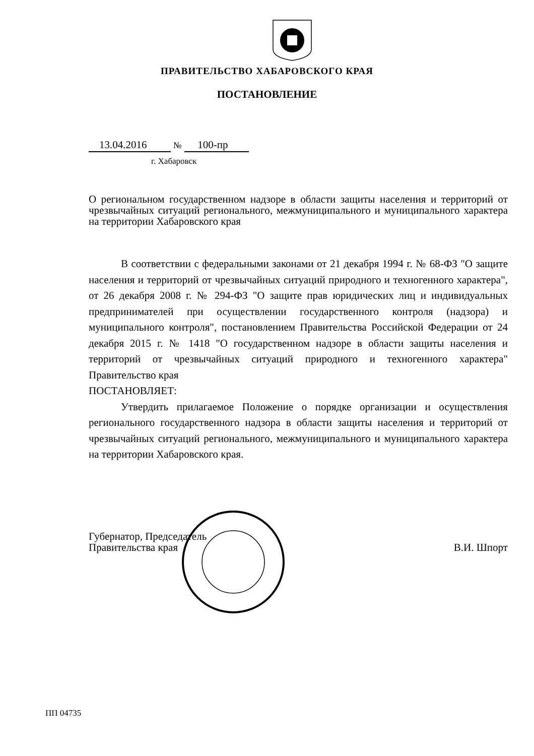ПРАВИТЕЛЬСТВО ХАБАРОВСКОГО КРАЯ
ПОСТАНОВЛЕНИЕ
13.04.2016 № 100-пр
г. Хабаровск
О региональном государственном надзоре в области защиты населения и территорий от чрезвычайных ситуаций регионального, межмуниципального и муниципального характера на территории Хабаровского края
В соответствии с федеральными законами от 21 декабря 1994 г. № 68-ФЗ "О защите населения и территорий от чрезвычайных ситуаций природного и техногенного характера", от 26 декабря 2008 г. № 294-ФЗ "О защите прав юридических лиц и индивидуальных предпринимателей при осуществлении государственного контроля (надзора) и муниципального контроля", постановлением Правительства Российской Федерации от 24 декабря 2015 г. № 1418 "О государственном надзоре в области защиты населения и территорий от чрезвычайных ситуаций природного и техногенного характера" Правительство края
ПОСТАНОВЛЯЕТ:
Утвердить прилагаемое Положение о порядке организации и осуществления регионального государственного надзора в области защиты населения и территорий от чрезвычайных ситуаций регионального, межмуниципального и муниципального характера на территории Хабаровского края.
Губернатор, Председатель
Правительства края
В.И. Шпорт
ПП 04735